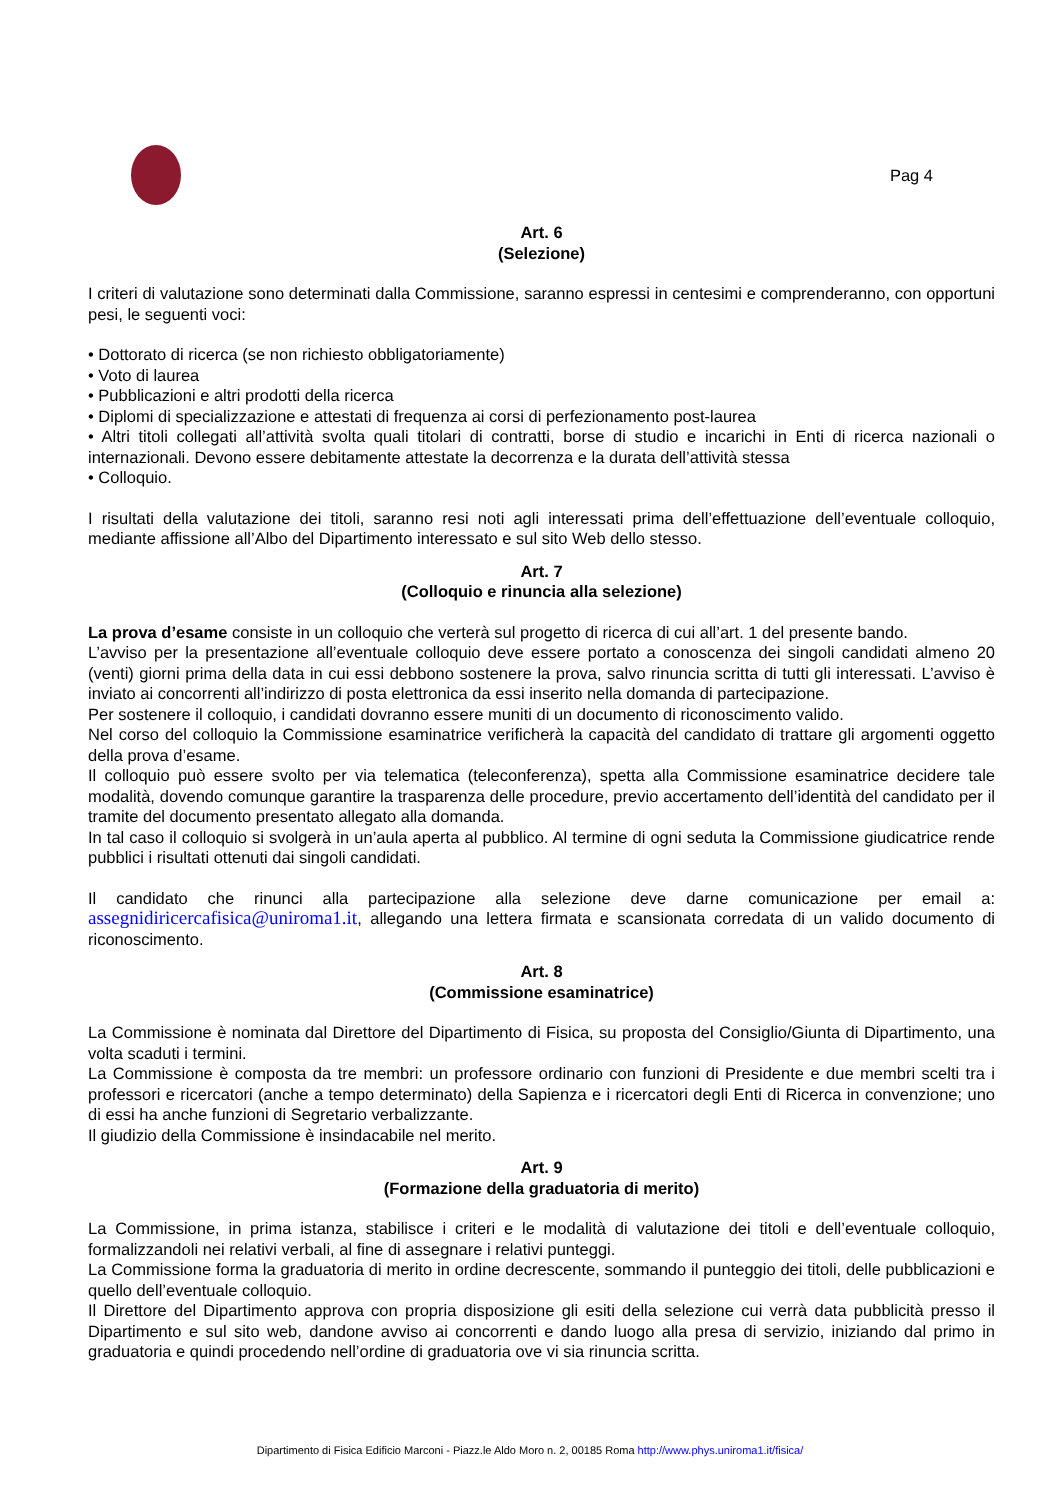Pag 4
Art. 6
(Selezione)
I criteri di valutazione sono determinati dalla Commissione, saranno espressi in centesimi e comprenderanno, con opportuni pesi, le seguenti voci:
• Dottorato di ricerca (se non richiesto obbligatoriamente)
• Voto di laurea
• Pubblicazioni e altri prodotti della ricerca
• Diplomi di specializzazione e attestati di frequenza ai corsi di perfezionamento post-laurea
• Altri titoli collegati all’attività svolta quali titolari di contratti, borse di studio e incarichi in Enti di ricerca nazionali o internazionali. Devono essere debitamente attestate la decorrenza e la durata dell’attività stessa
• Colloquio.
I risultati della valutazione dei titoli, saranno resi noti agli interessati prima dell’effettuazione dell’eventuale colloquio, mediante affissione all’Albo del Dipartimento interessato e sul sito Web dello stesso.
Art. 7
(Colloquio e rinuncia alla selezione)
La prova d’esame consiste in un colloquio che verterà sul progetto di ricerca di cui all’art. 1 del presente bando.
L’avviso per la presentazione all’eventuale colloquio deve essere portato a conoscenza dei singoli candidati almeno 20 (venti) giorni prima della data in cui essi debbono sostenere la prova, salvo rinuncia scritta di tutti gli interessati. L’avviso è inviato ai concorrenti all’indirizzo di posta elettronica da essi inserito nella domanda di partecipazione.
Per sostenere il colloquio, i candidati dovranno essere muniti di un documento di riconoscimento valido.
Nel corso del colloquio la Commissione esaminatrice verificherà la capacità del candidato di trattare gli argomenti oggetto della prova d’esame.
Il colloquio può essere svolto per via telematica (teleconferenza), spetta alla Commissione esaminatrice decidere tale modalità, dovendo comunque garantire la trasparenza delle procedure, previo accertamento dell’identità del candidato per il tramite del documento presentato allegato alla domanda.
In tal caso il colloquio si svolgerà in un’aula aperta al pubblico. Al termine di ogni seduta la Commissione giudicatrice rende pubblici i risultati ottenuti dai singoli candidati.
Il candidato che rinunci alla partecipazione alla selezione deve darne comunicazione per email a: assegnidiricercafisica@uniroma1.it, allegando una lettera firmata e scansionata corredata di un valido documento di riconoscimento.
Art. 8
(Commissione esaminatrice)
La Commissione è nominata dal Direttore del Dipartimento di Fisica, su proposta del Consiglio/Giunta di Dipartimento, una volta scaduti i termini.
La Commissione è composta da tre membri: un professore ordinario con funzioni di Presidente e due membri scelti tra i professori e ricercatori (anche a tempo determinato) della Sapienza e i ricercatori degli Enti di Ricerca in convenzione; uno di essi ha anche funzioni di Segretario verbalizzante.
Il giudizio della Commissione è insindacabile nel merito.
Art. 9
(Formazione della graduatoria di merito)
La Commissione, in prima istanza, stabilisce i criteri e le modalità di valutazione dei titoli e dell’eventuale colloquio, formalizzandoli nei relativi verbali, al fine di assegnare i relativi punteggi.
La Commissione forma la graduatoria di merito in ordine decrescente, sommando il punteggio dei titoli, delle pubblicazioni e quello dell’eventuale colloquio.
Il Direttore del Dipartimento approva con propria disposizione gli esiti della selezione cui verrà data pubblicità presso il Dipartimento e sul sito web, dandone avviso ai concorrenti e dando luogo alla presa di servizio, iniziando dal primo in graduatoria e quindi procedendo nell’ordine di graduatoria ove vi sia rinuncia scritta.
Dipartimento di Fisica Edificio Marconi - Piazz.le Aldo Moro n. 2, 00185 Roma http://www.phys.uniroma1.it/fisica/